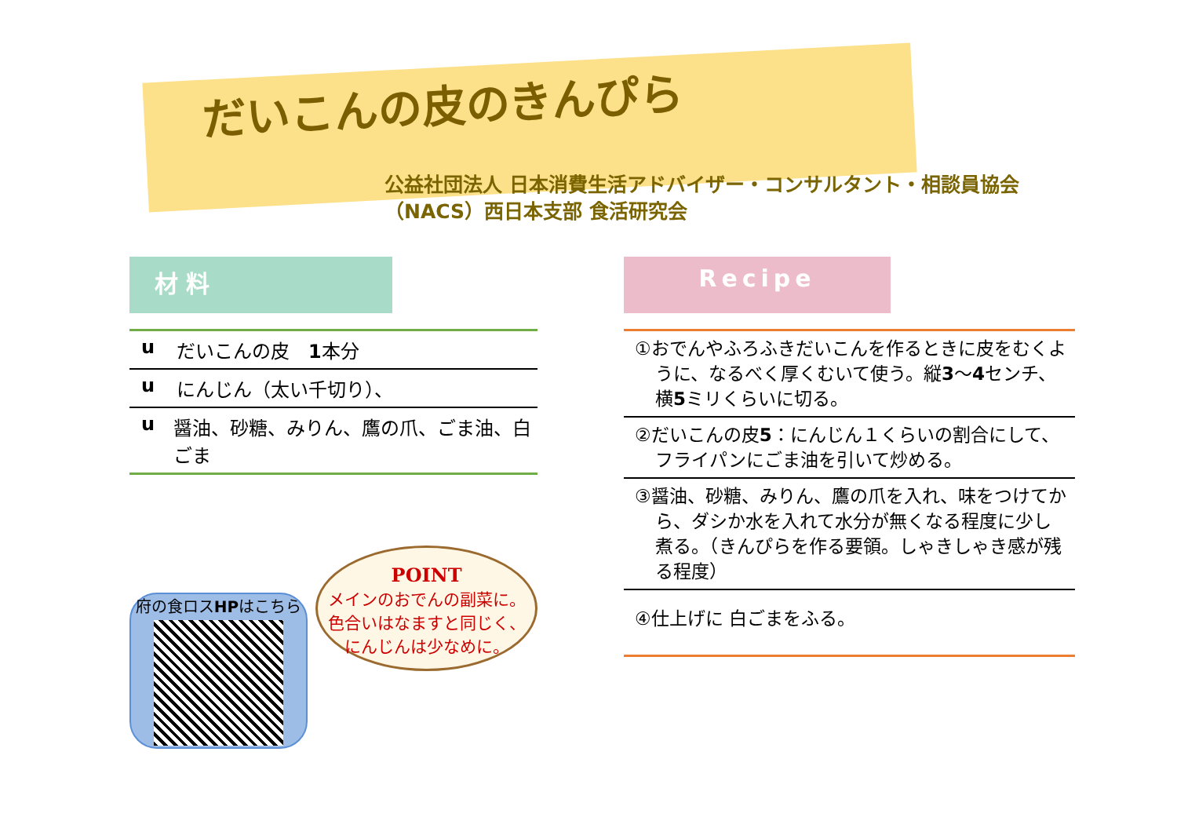だいこんの皮のきんぴら
公益社団法人 日本消費生活アドバイザー・コンサルタント・相談員協会
（NACS）西日本支部 食活研究会
材 料
u だいこんの皮　1本分
u にんじん（太い千切り）、
u 醤油、砂糖、みりん、鷹の爪、ごま油、白ごま
府の食ロスHPはこちら
POINT
メインのおでんの副菜に。
色合いはなますと同じく、
にんじんは少なめに。
Recipe
①おでんやふろふきだいこんを作るときに皮をむくように、なるべく厚くむいて使う。縦3〜4センチ、横5ミリくらいに切る。
②だいこんの皮5：にんじん１くらいの割合にして、フライパンにごま油を引いて炒める。
③醤油、砂糖、みりん、鷹の爪を入れ、味をつけてから、ダシか水を入れて水分が無くなる程度に少し煮る。（きんぴらを作る要領。しゃきしゃき感が残る程度）
④仕上げに 白ごまをふる。